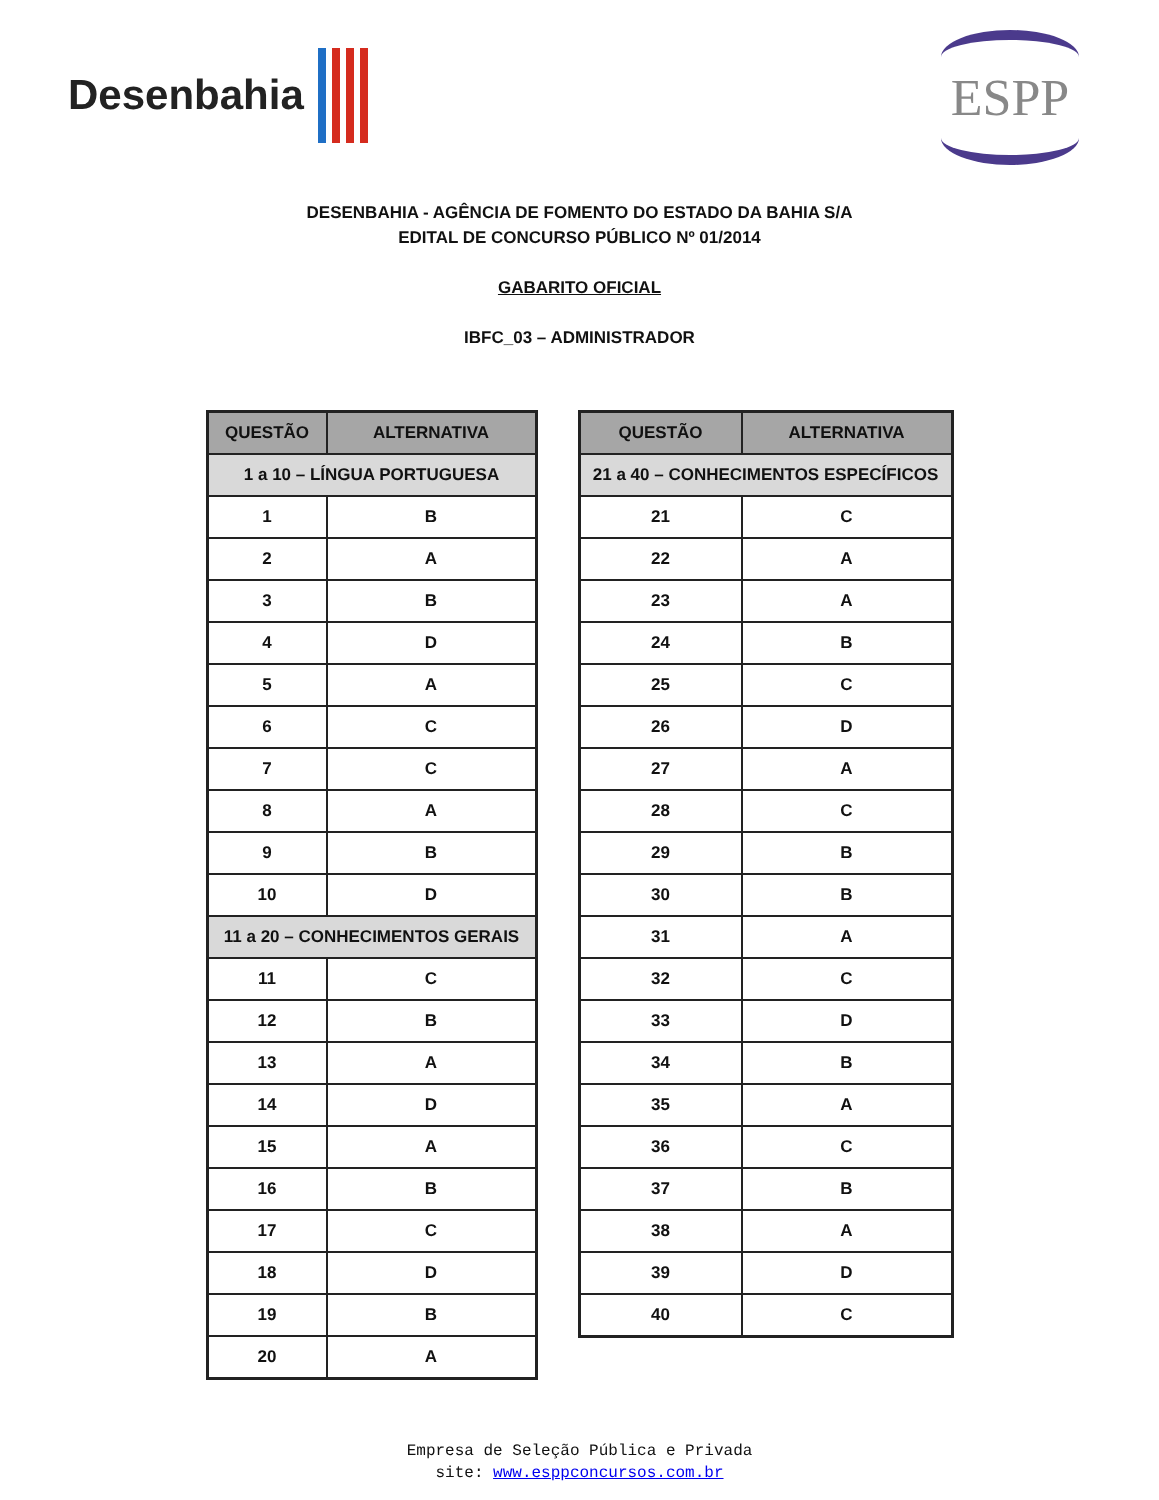Desenbahia
ESPP
DESENBAHIA - AGÊNCIA DE FOMENTO DO ESTADO DA BAHIA S/A
EDITAL DE CONCURSO PÚBLICO Nº 01/2014
GABARITO OFICIAL
IBFC_03 – ADMINISTRADOR
| QUESTÃO | ALTERNATIVA |
| --- | --- |
| 1 a 10 – LÍNGUA PORTUGUESA | |
| 1 | B |
| 2 | A |
| 3 | B |
| 4 | D |
| 5 | A |
| 6 | C |
| 7 | C |
| 8 | A |
| 9 | B |
| 10 | D |
| 11 a 20 – CONHECIMENTOS GERAIS | |
| 11 | C |
| 12 | B |
| 13 | A |
| 14 | D |
| 15 | A |
| 16 | B |
| 17 | C |
| 18 | D |
| 19 | B |
| 20 | A |
| QUESTÃO | ALTERNATIVA |
| --- | --- |
| 21 a 40 – CONHECIMENTOS ESPECÍFICOS | |
| 21 | C |
| 22 | A |
| 23 | A |
| 24 | B |
| 25 | C |
| 26 | D |
| 27 | A |
| 28 | C |
| 29 | B |
| 30 | B |
| 31 | A |
| 32 | C |
| 33 | D |
| 34 | B |
| 35 | A |
| 36 | C |
| 37 | B |
| 38 | A |
| 39 | D |
| 40 | C |
Empresa de Seleção Pública e Privada
site: www.esppconcursos.com.br